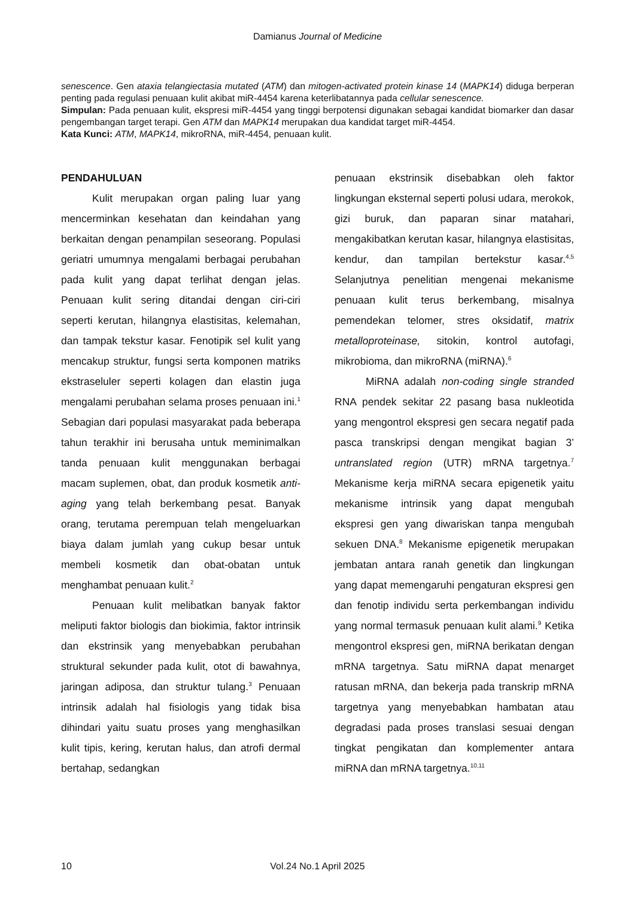Damianus Journal of Medicine
senescence. Gen ataxia telangiectasia mutated (ATM) dan mitogen-activated protein kinase 14 (MAPK14) diduga berperan penting pada regulasi penuaan kulit akibat miR-4454 karena keterlibatannya pada cellular senescence.
Simpulan: Pada penuaan kulit, ekspresi miR-4454 yang tinggi berpotensi digunakan sebagai kandidat biomarker dan dasar pengembangan target terapi. Gen ATM dan MAPK14 merupakan dua kandidat target miR-4454.
Kata Kunci: ATM, MAPK14, mikroRNA, miR-4454, penuaan kulit.
PENDAHULUAN
Kulit merupakan organ paling luar yang mencerminkan kesehatan dan keindahan yang berkaitan dengan penampilan seseorang. Populasi geriatri umumnya mengalami berbagai perubahan pada kulit yang dapat terlihat dengan jelas. Penuaan kulit sering ditandai dengan ciri-ciri seperti kerutan, hilangnya elastisitas, kelemahan, dan tampak tekstur kasar. Fenotipik sel kulit yang mencakup struktur, fungsi serta komponen matriks ekstraseluler seperti kolagen dan elastin juga mengalami perubahan selama proses penuaan ini.<sup>1</sup> Sebagian dari populasi masyarakat pada beberapa tahun terakhir ini berusaha untuk meminimalkan tanda penuaan kulit menggunakan berbagai macam suplemen, obat, dan produk kosmetik anti-aging yang telah berkembang pesat. Banyak orang, terutama perempuan telah mengeluarkan biaya dalam jumlah yang cukup besar untuk membeli kosmetik dan obat-obatan untuk menghambat penuaan kulit.<sup>2</sup>
Penuaan kulit melibatkan banyak faktor meliputi faktor biologis dan biokimia, faktor intrinsik dan ekstrinsik yang menyebabkan perubahan struktural sekunder pada kulit, otot di bawahnya, jaringan adiposa, dan struktur tulang.<sup>3</sup> Penuaan intrinsik adalah hal fisiologis yang tidak bisa dihindari yaitu suatu proses yang menghasilkan kulit tipis, kering, kerutan halus, dan atrofi dermal bertahap, sedangkan
penuaan ekstrinsik disebabkan oleh faktor lingkungan eksternal seperti polusi udara, merokok, gizi buruk, dan paparan sinar matahari, mengakibatkan kerutan kasar, hilangnya elastisitas, kendur, dan tampilan bertekstur kasar.<sup>4,5</sup> Selanjutnya penelitian mengenai mekanisme penuaan kulit terus berkembang, misalnya pemendekan telomer, stres oksidatif, matrix metalloproteinase, sitokin, kontrol autofagi, mikrobioma, dan mikroRNA (miRNA).<sup>6</sup>
MiRNA adalah non-coding single stranded RNA pendek sekitar 22 pasang basa nukleotida yang mengontrol ekspresi gen secara negatif pada pasca transkripsi dengan mengikat bagian 3’ untranslated region (UTR) mRNA targetnya.<sup>7</sup> Mekanisme kerja miRNA secara epigenetik yaitu mekanisme intrinsik yang dapat mengubah ekspresi gen yang diwariskan tanpa mengubah sekuen DNA.<sup>8</sup> Mekanisme epigenetik merupakan jembatan antara ranah genetik dan lingkungan yang dapat memengaruhi pengaturan ekspresi gen dan fenotip individu serta perkembangan individu yang normal termasuk penuaan kulit alami.<sup>9</sup> Ketika mengontrol ekspresi gen, miRNA berikatan dengan mRNA targetnya. Satu miRNA dapat menarget ratusan mRNA, dan bekerja pada transkrip mRNA targetnya yang menyebabkan hambatan atau degradasi pada proses translasi sesuai dengan tingkat pengikatan dan komplementer antara miRNA dan mRNA targetnya.<sup>10,11</sup>
10 Vol.24 No.1 April 2025